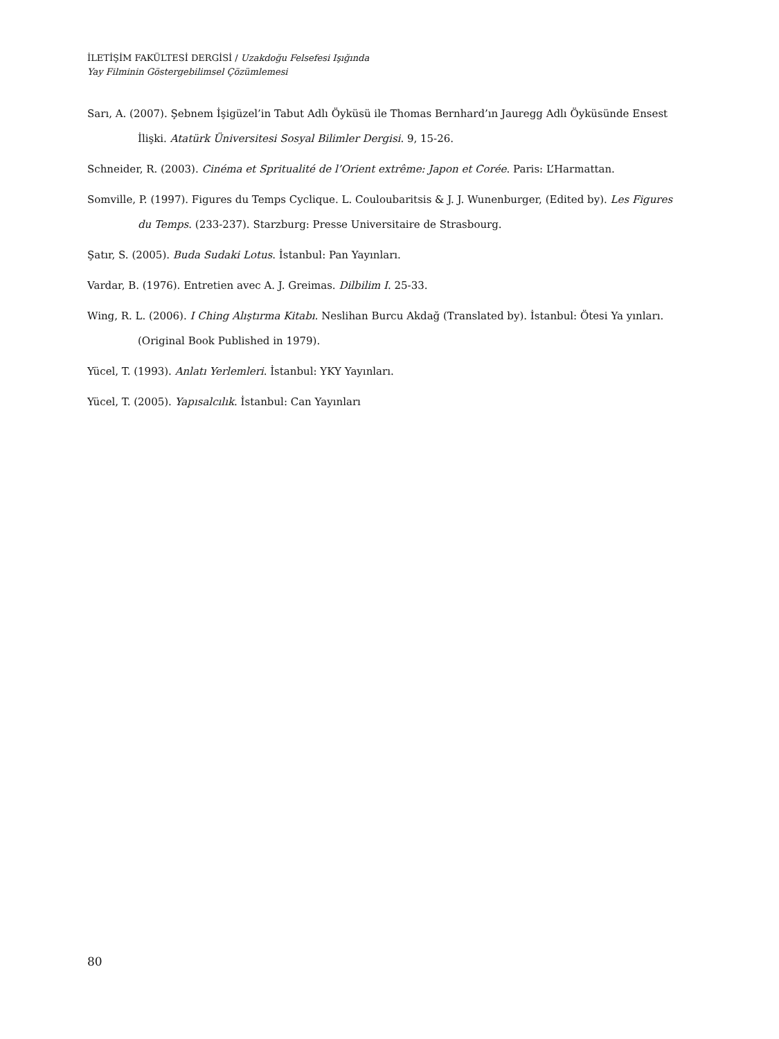İLETİŞİM FAKÜLTESİ DERGİSİ / Uzakdoğu Felsefesi Işığında
Yay Filminin Göstergebilimsel Çözümlemesi
Sarı, A. (2007). Şebnem İşigüzel’in Tabut Adlı Öyküsü ile Thomas Bernhard’ın Jauregg Adlı Öyküsünde Ensest İlişki. Atatürk Üniversitesi Sosyal Bilimler Dergisi. 9, 15-26.
Schneider, R. (2003). Cinéma et Spritualité de l’Orient extrême: Japon et Corée. Paris: L’Harmattan.
Somville, P. (1997). Figures du Temps Cyclique. L. Couloubaritsis & J. J. Wunenburger, (Edited by). Les Figures du Temps. (233-237). Starzburg: Presse Universitaire de Strasbourg.
Şatır, S. (2005). Buda Sudaki Lotus. İstanbul: Pan Yayınları.
Vardar, B. (1976). Entretien avec A. J. Greimas. Dilbilim I. 25-33.
Wing, R. L. (2006). I Ching Alıştırma Kitabı. Neslihan Burcu Akdağ (Translated by). İstanbul: Ötesi Ya yınları. (Original Book Published in 1979).
Yücel, T. (1993). Anlatı Yerlemleri. İstanbul: YKY Yayınları.
Yücel, T. (2005). Yapısalcılık. İstanbul: Can Yayınları
80